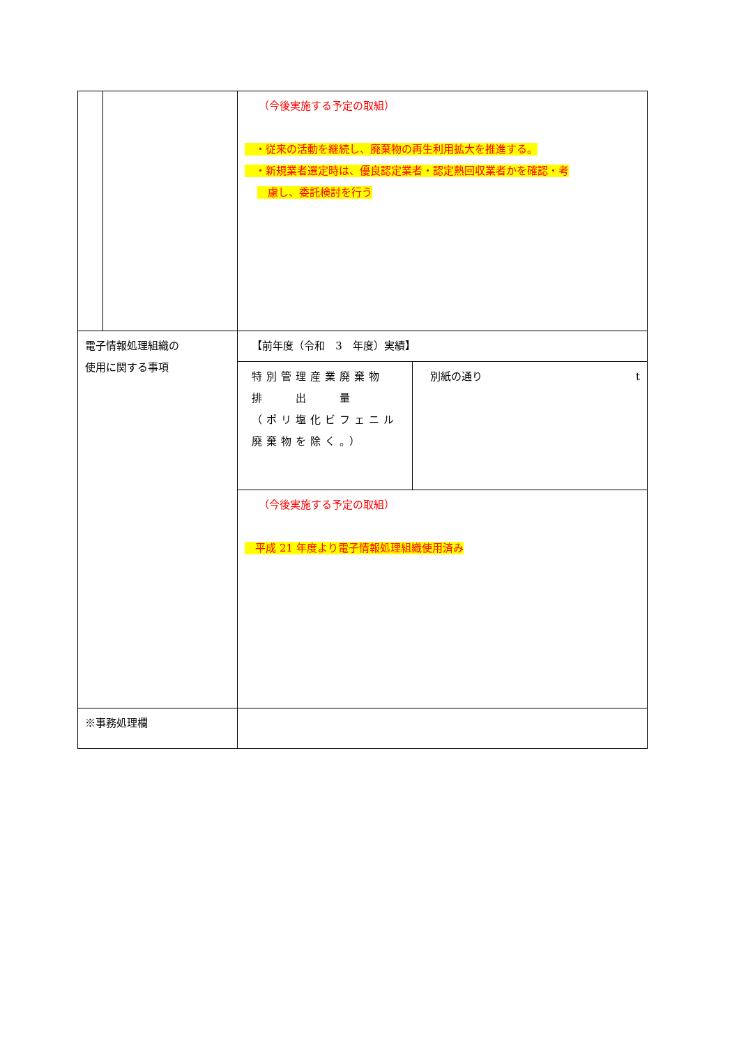| | | （今後実施する予定の取組） ・従来の活動を継続し、廃棄物の再生利用拡大を推進する。 ・新規業者選定時は、優良認定業者・認定熱回収業者かを確認・考 慮し、委託検討を行う |
| 電子情報処理組織の 使用に関する事項 | | 【前年度（令和 3 年度）実績】 |
| | | / 特別管理産業廃棄物 排 出 量 （ポリ塩化ビフェニル廃棄物を除く。） / 別紙の通り t / |
| | | （今後実施する予定の取組） 平成 21 年度より電子情報処理組織使用済み |
| ※事務処理欄 | | |